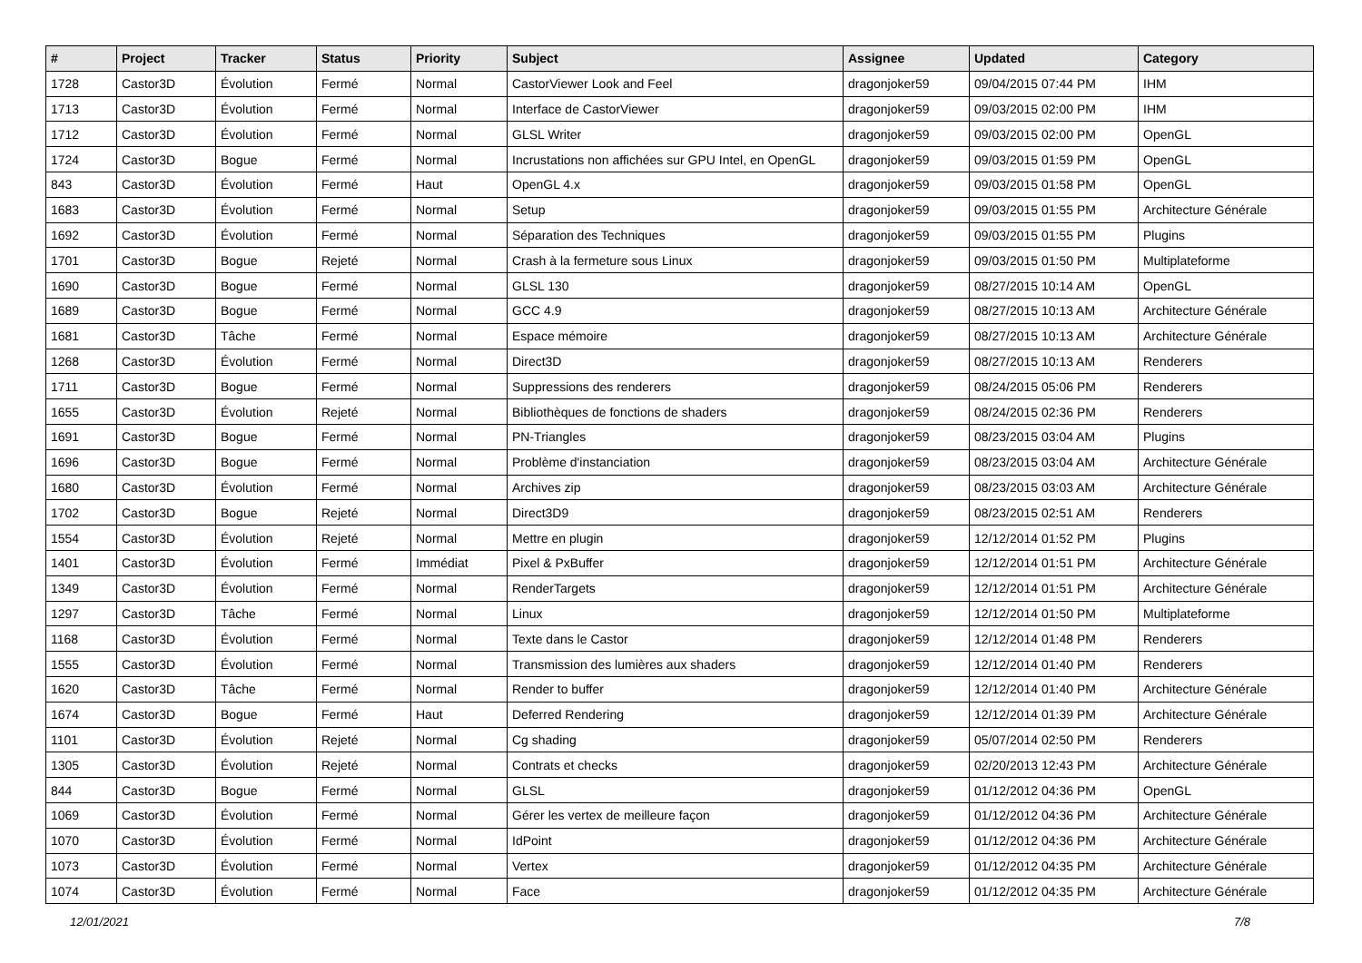| # | Project | Tracker | Status | Priority | Subject | Assignee | Updated | Category |
| --- | --- | --- | --- | --- | --- | --- | --- | --- |
| 1728 | Castor3D | Évolution | Fermé | Normal | CastorViewer Look and Feel | dragonjoker59 | 09/04/2015 07:44 PM | IHM |
| 1713 | Castor3D | Évolution | Fermé | Normal | Interface de CastorViewer | dragonjoker59 | 09/03/2015 02:00 PM | IHM |
| 1712 | Castor3D | Évolution | Fermé | Normal | GLSL Writer | dragonjoker59 | 09/03/2015 02:00 PM | OpenGL |
| 1724 | Castor3D | Bogue | Fermé | Normal | Incrustations non affichées sur GPU Intel, en OpenGL | dragonjoker59 | 09/03/2015 01:59 PM | OpenGL |
| 843 | Castor3D | Évolution | Fermé | Haut | OpenGL 4.x | dragonjoker59 | 09/03/2015 01:58 PM | OpenGL |
| 1683 | Castor3D | Évolution | Fermé | Normal | Setup | dragonjoker59 | 09/03/2015 01:55 PM | Architecture Générale |
| 1692 | Castor3D | Évolution | Fermé | Normal | Séparation des Techniques | dragonjoker59 | 09/03/2015 01:55 PM | Plugins |
| 1701 | Castor3D | Bogue | Rejeté | Normal | Crash à la fermeture sous Linux | dragonjoker59 | 09/03/2015 01:50 PM | Multiplateforme |
| 1690 | Castor3D | Bogue | Fermé | Normal | GLSL 130 | dragonjoker59 | 08/27/2015 10:14 AM | OpenGL |
| 1689 | Castor3D | Bogue | Fermé | Normal | GCC 4.9 | dragonjoker59 | 08/27/2015 10:13 AM | Architecture Générale |
| 1681 | Castor3D | Tâche | Fermé | Normal | Espace mémoire | dragonjoker59 | 08/27/2015 10:13 AM | Architecture Générale |
| 1268 | Castor3D | Évolution | Fermé | Normal | Direct3D | dragonjoker59 | 08/27/2015 10:13 AM | Renderers |
| 1711 | Castor3D | Bogue | Fermé | Normal | Suppressions des renderers | dragonjoker59 | 08/24/2015 05:06 PM | Renderers |
| 1655 | Castor3D | Évolution | Rejeté | Normal | Bibliothèques de fonctions de shaders | dragonjoker59 | 08/24/2015 02:36 PM | Renderers |
| 1691 | Castor3D | Bogue | Fermé | Normal | PN-Triangles | dragonjoker59 | 08/23/2015 03:04 AM | Plugins |
| 1696 | Castor3D | Bogue | Fermé | Normal | Problème d'instanciation | dragonjoker59 | 08/23/2015 03:04 AM | Architecture Générale |
| 1680 | Castor3D | Évolution | Fermé | Normal | Archives zip | dragonjoker59 | 08/23/2015 03:03 AM | Architecture Générale |
| 1702 | Castor3D | Bogue | Rejeté | Normal | Direct3D9 | dragonjoker59 | 08/23/2015 02:51 AM | Renderers |
| 1554 | Castor3D | Évolution | Rejeté | Normal | Mettre en plugin | dragonjoker59 | 12/12/2014 01:52 PM | Plugins |
| 1401 | Castor3D | Évolution | Fermé | Immédiat | Pixel & PxBuffer | dragonjoker59 | 12/12/2014 01:51 PM | Architecture Générale |
| 1349 | Castor3D | Évolution | Fermé | Normal | RenderTargets | dragonjoker59 | 12/12/2014 01:51 PM | Architecture Générale |
| 1297 | Castor3D | Tâche | Fermé | Normal | Linux | dragonjoker59 | 12/12/2014 01:50 PM | Multiplateforme |
| 1168 | Castor3D | Évolution | Fermé | Normal | Texte dans le Castor | dragonjoker59 | 12/12/2014 01:48 PM | Renderers |
| 1555 | Castor3D | Évolution | Fermé | Normal | Transmission des lumières aux shaders | dragonjoker59 | 12/12/2014 01:40 PM | Renderers |
| 1620 | Castor3D | Tâche | Fermé | Normal | Render to buffer | dragonjoker59 | 12/12/2014 01:40 PM | Architecture Générale |
| 1674 | Castor3D | Bogue | Fermé | Haut | Deferred Rendering | dragonjoker59 | 12/12/2014 01:39 PM | Architecture Générale |
| 1101 | Castor3D | Évolution | Rejeté | Normal | Cg shading | dragonjoker59 | 05/07/2014 02:50 PM | Renderers |
| 1305 | Castor3D | Évolution | Rejeté | Normal | Contrats et checks | dragonjoker59 | 02/20/2013 12:43 PM | Architecture Générale |
| 844 | Castor3D | Bogue | Fermé | Normal | GLSL | dragonjoker59 | 01/12/2012 04:36 PM | OpenGL |
| 1069 | Castor3D | Évolution | Fermé | Normal | Gérer les vertex de meilleure façon | dragonjoker59 | 01/12/2012 04:36 PM | Architecture Générale |
| 1070 | Castor3D | Évolution | Fermé | Normal | IdPoint | dragonjoker59 | 01/12/2012 04:36 PM | Architecture Générale |
| 1073 | Castor3D | Évolution | Fermé | Normal | Vertex | dragonjoker59 | 01/12/2012 04:35 PM | Architecture Générale |
| 1074 | Castor3D | Évolution | Fermé | Normal | Face | dragonjoker59 | 01/12/2012 04:35 PM | Architecture Générale |
12/01/2021 7/8